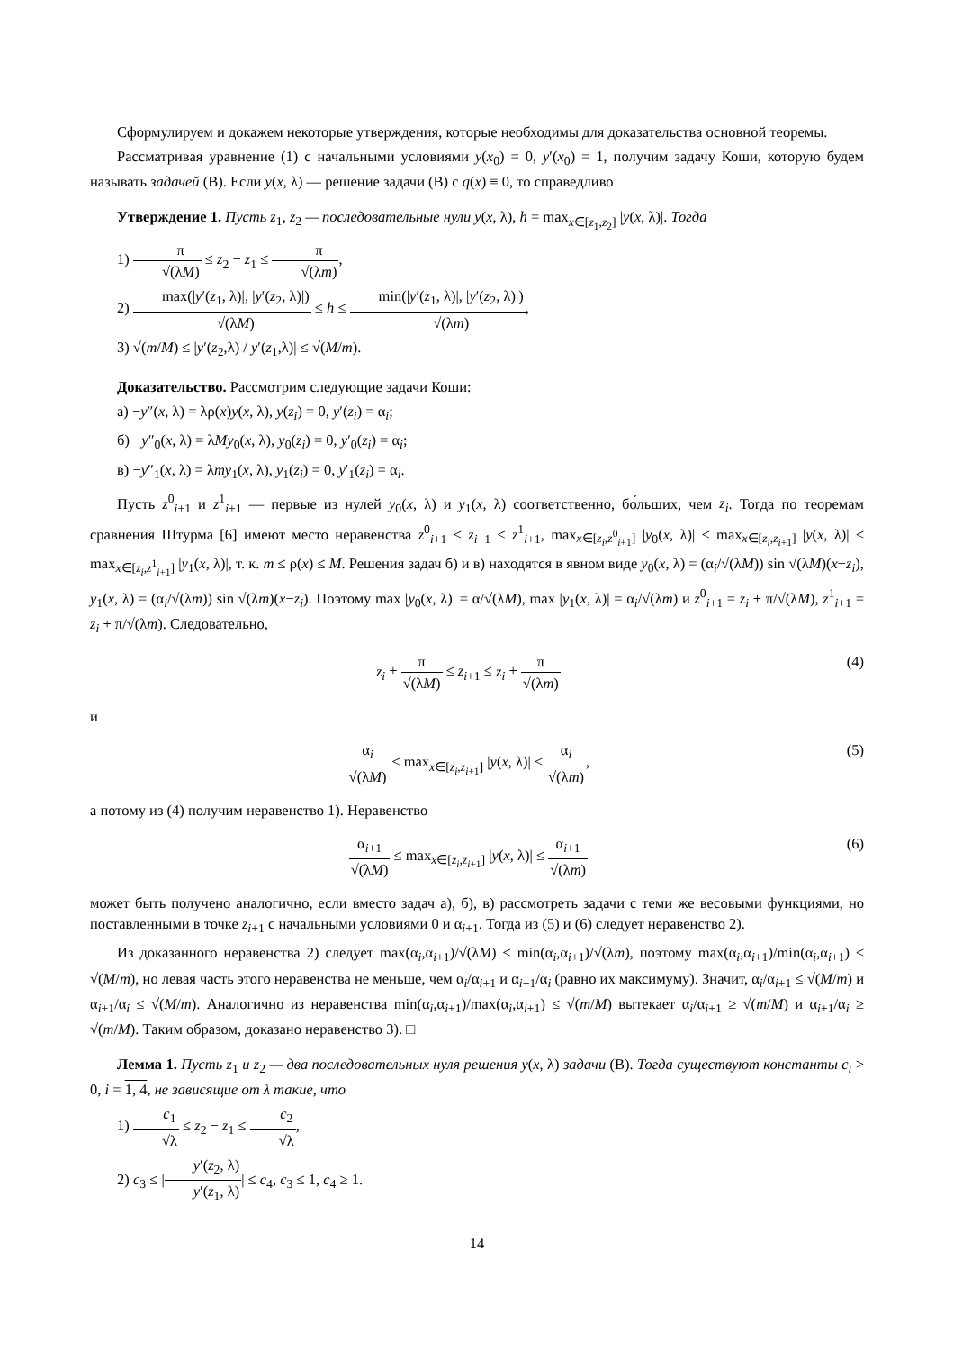Сформулируем и докажем некоторые утверждения, которые необходимы для доказательства основной теоремы.
Рассматривая уравнение (1) с начальными условиями y(x<sub>0</sub>) = 0, y′(x<sub>0</sub>) = 1, получим задачу Коши, которую будем называть задачей (В). Если y(x, λ) — решение задачи (В) с q(x) ≡ 0, то справедливо
Утверждение 1. Пусть z<sub>1</sub>, z<sub>2</sub> — последовательные нули y(x, λ), h = max<sub>x∈[z<sub>1</sub>,z<sub>2</sub>]</sub> |y(x, λ)|. Тогда
1) π √(λM) ≤ z<sub>2</sub> − z<sub>1</sub> ≤ π √(λm),
2) max(|y′(z<sub>1</sub>, λ)|, |y′(z<sub>2</sub>, λ)|) √(λM) ≤ h ≤ min(|y′(z<sub>1</sub>, λ)|, |y′(z<sub>2</sub>, λ)|) √(λm),
3) √(m/M) ≤ |y′(z<sub>2</sub>,λ) / y′(z<sub>1</sub>,λ)| ≤ √(M/m).
Доказательство. Рассмотрим следующие задачи Коши:
а) −y″(x, λ) = λρ(x)y(x, λ), y(z<sub>i</sub>) = 0, y′(z<sub>i</sub>) = α<sub>i</sub>;
б) −y″<sub>0</sub>(x, λ) = λMy<sub>0</sub>(x, λ), y<sub>0</sub>(z<sub>i</sub>) = 0, y′<sub>0</sub>(z<sub>i</sub>) = α<sub>i</sub>;
в) −y″<sub>1</sub>(x, λ) = λmy<sub>1</sub>(x, λ), y<sub>1</sub>(z<sub>i</sub>) = 0, y′<sub>1</sub>(z<sub>i</sub>) = α<sub>i</sub>.
Пусть z<sup>0</sup><sub>i+1</sub> и z<sup>1</sup><sub>i+1</sub> — первые из нулей y<sub>0</sub>(x, λ) и y<sub>1</sub>(x, λ) соответственно, бо́льших, чем z<sub>i</sub>. Тогда по теоремам сравнения Штурма [6] имеют место неравенства z<sup>0</sup><sub>i+1</sub> ≤ z<sub>i+1</sub> ≤ z<sup>1</sup><sub>i+1</sub>, max<sub>x∈[z<sub>i</sub>,z<sup>0</sup><sub>i+1</sub>]</sub> |y<sub>0</sub>(x, λ)| ≤ max<sub>x∈[z<sub>i</sub>,z<sub>i+1</sub>]</sub> |y(x, λ)| ≤ max<sub>x∈[z<sub>i</sub>,z<sup>1</sup><sub>i+1</sub>]</sub> |y<sub>1</sub>(x, λ)|, т. к. m ≤ ρ(x) ≤ M. Решения задач б) и в) находятся в явном виде y<sub>0</sub>(x, λ) = (α<sub>i</sub>/√(λM)) sin √(λM)(x−z<sub>i</sub>), y<sub>1</sub>(x, λ) = (α<sub>i</sub>/√(λm)) sin √(λm)(x−z<sub>i</sub>). Поэтому max |y<sub>0</sub>(x, λ)| = α/√(λM), max |y<sub>1</sub>(x, λ)| = α<sub>i</sub>/√(λm) и z<sup>0</sup><sub>i+1</sub> = z<sub>i</sub> + π/√(λM), z<sup>1</sup><sub>i+1</sub> = z<sub>i</sub> + π/√(λm). Следовательно,
z<sub>i</sub> + π √(λM) ≤ z<sub>i+1</sub> ≤ z<sub>i</sub> + π √(λm)
(4)
и
α<sub>i</sub> √(λM) ≤ max<sub>x∈[z<sub>i</sub>,z<sub>i+1</sub>]</sub> |y(x, λ)| ≤ α<sub>i</sub> √(λm),
(5)
а потому из (4) получим неравенство 1). Неравенство
α<sub>i+1</sub> √(λM) ≤ max<sub>x∈[z<sub>i</sub>,z<sub>i+1</sub>]</sub> |y(x, λ)| ≤ α<sub>i+1</sub> √(λm)
(6)
может быть получено аналогично, если вместо задач а), б), в) рассмотреть задачи с теми же весовыми функциями, но поставленными в точке z<sub>i+1</sub> с начальными условиями 0 и α<sub>i+1</sub>. Тогда из (5) и (6) следует неравенство 2).
Из доказанного неравенства 2) следует max(α<sub>i</sub>,α<sub>i+1</sub>)/√(λM) ≤ min(α<sub>i</sub>,α<sub>i+1</sub>)/√(λm), поэтому max(α<sub>i</sub>,α<sub>i+1</sub>)/min(α<sub>i</sub>,α<sub>i+1</sub>) ≤ √(M/m), но левая часть этого неравенства не меньше, чем α<sub>i</sub>/α<sub>i+1</sub> и α<sub>i+1</sub>/α<sub>i</sub> (равно их максимуму). Значит, α<sub>i</sub>/α<sub>i+1</sub> ≤ √(M/m) и α<sub>i+1</sub>/α<sub>i</sub> ≤ √(M/m). Аналогично из неравенства min(α<sub>i</sub>,α<sub>i+1</sub>)/max(α<sub>i</sub>,α<sub>i+1</sub>) ≤ √(m/M) вытекает α<sub>i</sub>/α<sub>i+1</sub> ≥ √(m/M) и α<sub>i+1</sub>/α<sub>i</sub> ≥ √(m/M). Таким образом, доказано неравенство 3). □
Лемма 1. Пусть z<sub>1</sub> и z<sub>2</sub> — два последовательных нуля решения y(x, λ) задачи (В). Тогда существуют константы c<sub>i</sub> > 0, i = 1, 4, не зависящие от λ такие, что
1) c<sub>1</sub> √λ ≤ z<sub>2</sub> − z<sub>1</sub> ≤ c<sub>2</sub> √λ,
2) c<sub>3</sub> ≤ |y′(z<sub>2</sub>, λ) y′(z<sub>1</sub>, λ)| ≤ c<sub>4</sub>, c<sub>3</sub> ≤ 1, c<sub>4</sub> ≥ 1.
14